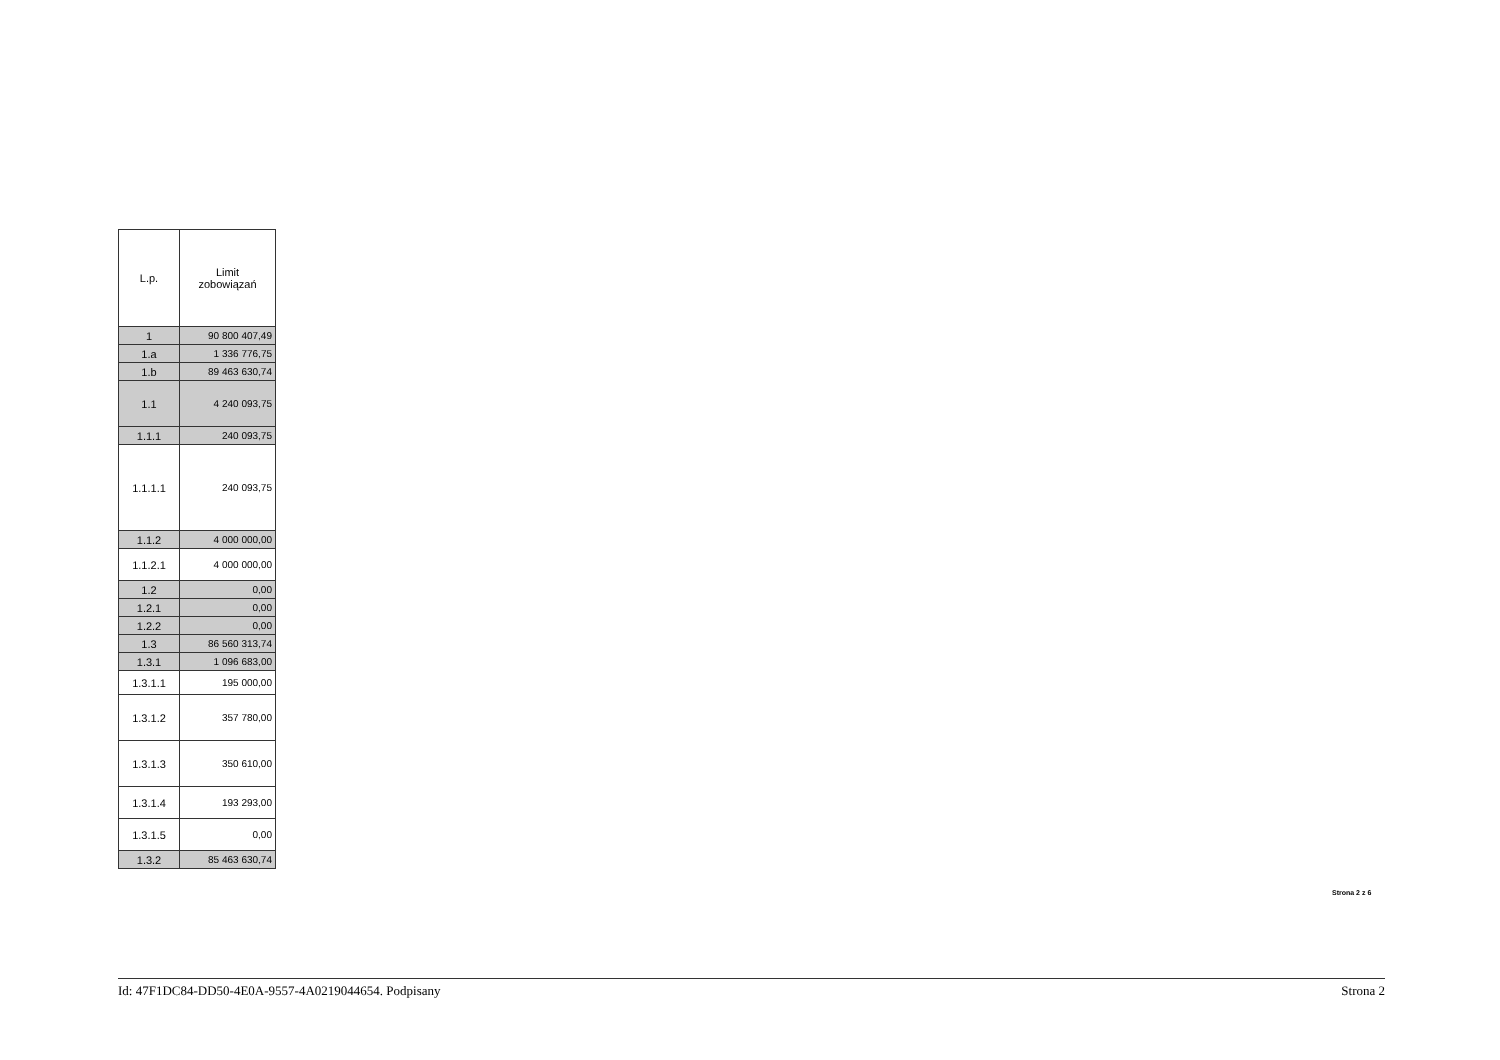| L.p. | Limit zobowiązań |
| --- | --- |
| 1 | 90 800 407,49 |
| 1.a | 1 336 776,75 |
| 1.b | 89 463 630,74 |
| 1.1 | 4 240 093,75 |
| 1.1.1 | 240 093,75 |
| 1.1.1.1 | 240 093,75 |
| 1.1.2 | 4 000 000,00 |
| 1.1.2.1 | 4 000 000,00 |
| 1.2 | 0,00 |
| 1.2.1 | 0,00 |
| 1.2.2 | 0,00 |
| 1.3 | 86 560 313,74 |
| 1.3.1 | 1 096 683,00 |
| 1.3.1.1 | 195 000,00 |
| 1.3.1.2 | 357 780,00 |
| 1.3.1.3 | 350 610,00 |
| 1.3.1.4 | 193 293,00 |
| 1.3.1.5 | 0,00 |
| 1.3.2 | 85 463 630,74 |
Strona 2 z 6
Id: 47F1DC84-DD50-4E0A-9557-4A0219044654. Podpisany Strona 2